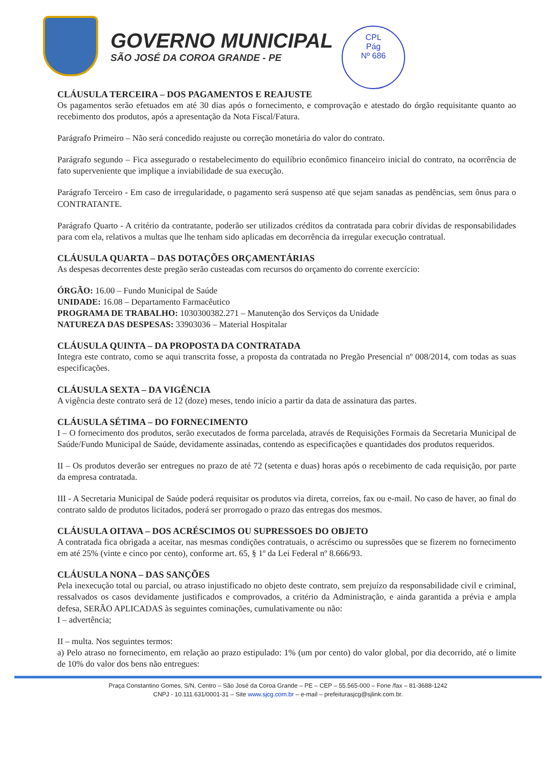GOVERNO MUNICIPAL
SÃO JOSÉ DA COROA GRANDE - PE
CPL
Pág
Nº 686
CLÁUSULA TERCEIRA – DOS PAGAMENTOS E REAJUSTE
Os pagamentos serão efetuados em até 30 dias após o fornecimento, e comprovação e atestado do órgão requisitante quanto ao recebimento dos produtos, após a apresentação da Nota Fiscal/Fatura.
Parágrafo Primeiro – Não será concedido reajuste ou correção monetária do valor do contrato.
Parágrafo segundo – Fica assegurado o restabelecimento do equilíbrio econômico financeiro inicial do contrato, na ocorrência de fato superveniente que implique a inviabilidade de sua execução.
Parágrafo Terceiro - Em caso de irregularidade, o pagamento será suspenso até que sejam sanadas as pendências, sem ônus para o CONTRATANTE.
Parágrafo Quarto - A critério da contratante, poderão ser utilizados créditos da contratada para cobrir dívidas de responsabilidades para com ela, relativos a multas que lhe tenham sido aplicadas em decorrência da irregular execução contratual.
CLÁUSULA QUARTA – DAS DOTAÇÕES ORÇAMENTÁRIAS
As despesas decorrentes deste pregão serão custeadas com recursos do orçamento do corrente exercício:
ÓRGÃO: 16.00 – Fundo Municipal de Saúde
UNIDADE: 16.08 – Departamento Farmacêutico
PROGRAMA DE TRABALHO: 1030300382.271 – Manutenção dos Serviços da Unidade
NATUREZA DAS DESPESAS: 33903036 – Material Hospitalar
CLÁUSULA QUINTA – DA PROPOSTA DA CONTRATADA
Integra este contrato, como se aqui transcrita fosse, a proposta da contratada no Pregão Presencial nº 008/2014, com todas as suas especificações.
CLÁUSULA SEXTA – DA VIGÊNCIA
A vigência deste contrato será de 12 (doze) meses, tendo início a partir da data de assinatura das partes.
CLÁUSULA SÉTIMA – DO FORNECIMENTO
I – O fornecimento dos produtos, serão executados de forma parcelada, através de Requisições Formais da Secretaria Municipal de Saúde/Fundo Municipal de Saúde, devidamente assinadas, contendo as especificações e quantidades dos produtos requeridos.
II – Os produtos deverão ser entregues no prazo de até 72 (setenta e duas) horas após o recebimento de cada requisição, por parte da empresa contratada.
III - A Secretaria Municipal de Saúde poderá requisitar os produtos via direta, correios, fax ou e-mail. No caso de haver, ao final do contrato saldo de produtos licitados, poderá ser prorrogado o prazo das entregas dos mesmos.
CLÁUSULA OITAVA – DOS ACRÉSCIMOS OU SUPRESSOES DO OBJETO
A contratada fica obrigada a aceitar, nas mesmas condições contratuais, o acréscimo ou supressões que se fizerem no fornecimento em até 25% (vinte e cinco por cento), conforme art. 65, § 1º da Lei Federal nº 8.666/93.
CLÁUSULA NONA – DAS SANÇÕES
Pela inexecução total ou parcial, ou atraso injustificado no objeto deste contrato, sem prejuízo da responsabilidade civil e criminal, ressalvados os casos devidamente justificados e comprovados, a critério da Administração, e ainda garantida a prévia e ampla defesa, SERÃO APLICADAS às seguintes cominações, cumulativamente ou não:
I – advertência;
II – multa. Nos seguintes termos:
a) Pelo atraso no fornecimento, em relação ao prazo estipulado: 1% (um por cento) do valor global, por dia decorrido, até o limite de 10% do valor dos bens não entregues:
Praça Constantino Gomes, S/N, Centro – São José da Coroa Grande – PE – CEP – 55.565-000 – Fone /fax – 81-3688-1242
CNPJ - 10.111.631/0001-31 – Site www.sjcg.com.br – e-mail – prefeiturasjcg@sjlink.com.br.